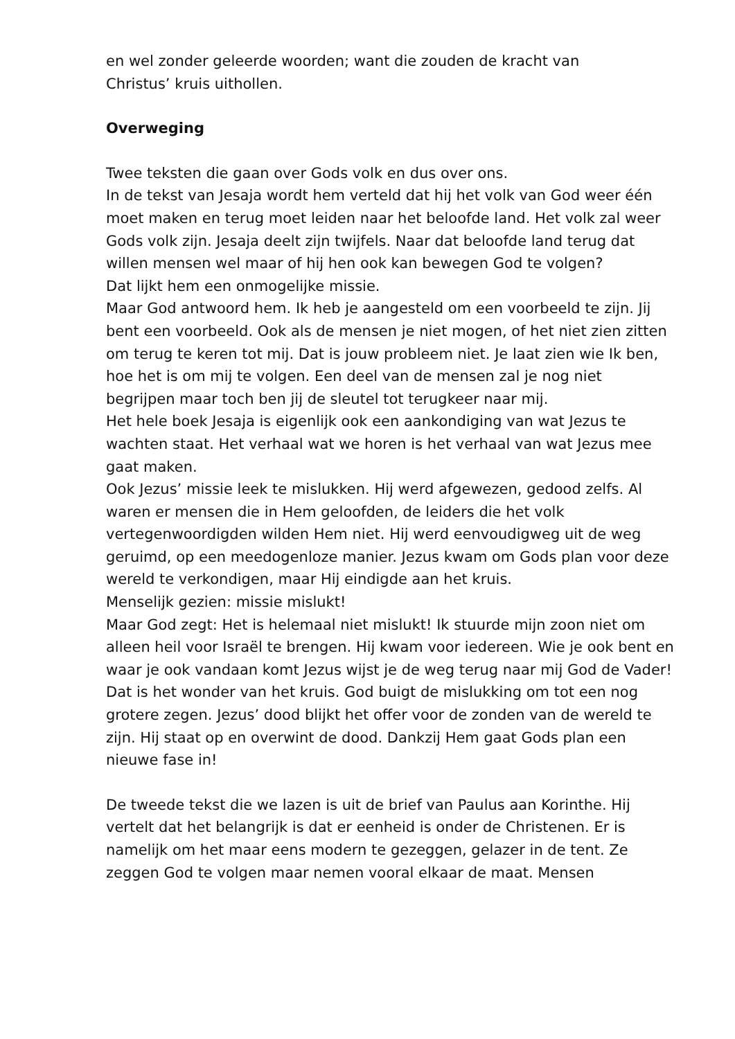en wel zonder geleerde woorden; want die zouden de kracht van
Christus’ kruis uithollen.
Overweging
Twee teksten die gaan over Gods volk en dus over ons.
In de tekst van Jesaja wordt hem verteld dat hij het volk van God weer één moet maken en terug moet leiden naar het beloofde land. Het volk zal weer Gods volk zijn. Jesaja deelt zijn twijfels. Naar dat beloofde land terug dat willen mensen wel maar of hij hen ook kan bewegen God te volgen?
Dat lijkt hem een onmogelijke missie.
Maar God antwoord hem. Ik heb je aangesteld om een voorbeeld te zijn. Jij bent een voorbeeld. Ook als de mensen je niet mogen, of het niet zien zitten om terug te keren tot mij. Dat is jouw probleem niet. Je laat zien wie Ik ben, hoe het is om mij te volgen. Een deel van de mensen zal je nog niet begrijpen maar toch ben jij de sleutel tot terugkeer naar mij.
Het hele boek Jesaja is eigenlijk ook een aankondiging van wat Jezus te wachten staat. Het verhaal wat we horen is het verhaal van wat Jezus mee gaat maken.
Ook Jezus’ missie leek te mislukken. Hij werd afgewezen, gedood zelfs. Al waren er mensen die in Hem geloofden, de leiders die het volk vertegenwoordigden wilden Hem niet. Hij werd eenvoudigweg uit de weg geruimd, op een meedogenloze manier. Jezus kwam om Gods plan voor deze wereld te verkondigen, maar Hij eindigde aan het kruis.
Menselijk gezien: missie mislukt!
Maar God zegt: Het is helemaal niet mislukt! Ik stuurde mijn zoon niet om alleen heil voor Israël te brengen. Hij kwam voor iedereen. Wie je ook bent en waar je ook vandaan komt Jezus wijst je de weg terug naar mij God de Vader! Dat is het wonder van het kruis. God buigt de mislukking om tot een nog grotere zegen. Jezus’ dood blijkt het offer voor de zonden van de wereld te zijn. Hij staat op en overwint de dood. Dankzij Hem gaat Gods plan een nieuwe fase in!
De tweede tekst die we lazen is uit de brief van Paulus aan Korinthe. Hij vertelt dat het belangrijk is dat er eenheid is onder de Christenen. Er is namelijk om het maar eens modern te gezeggen, gelazer in de tent. Ze zeggen God te volgen maar nemen vooral elkaar de maat. Mensen